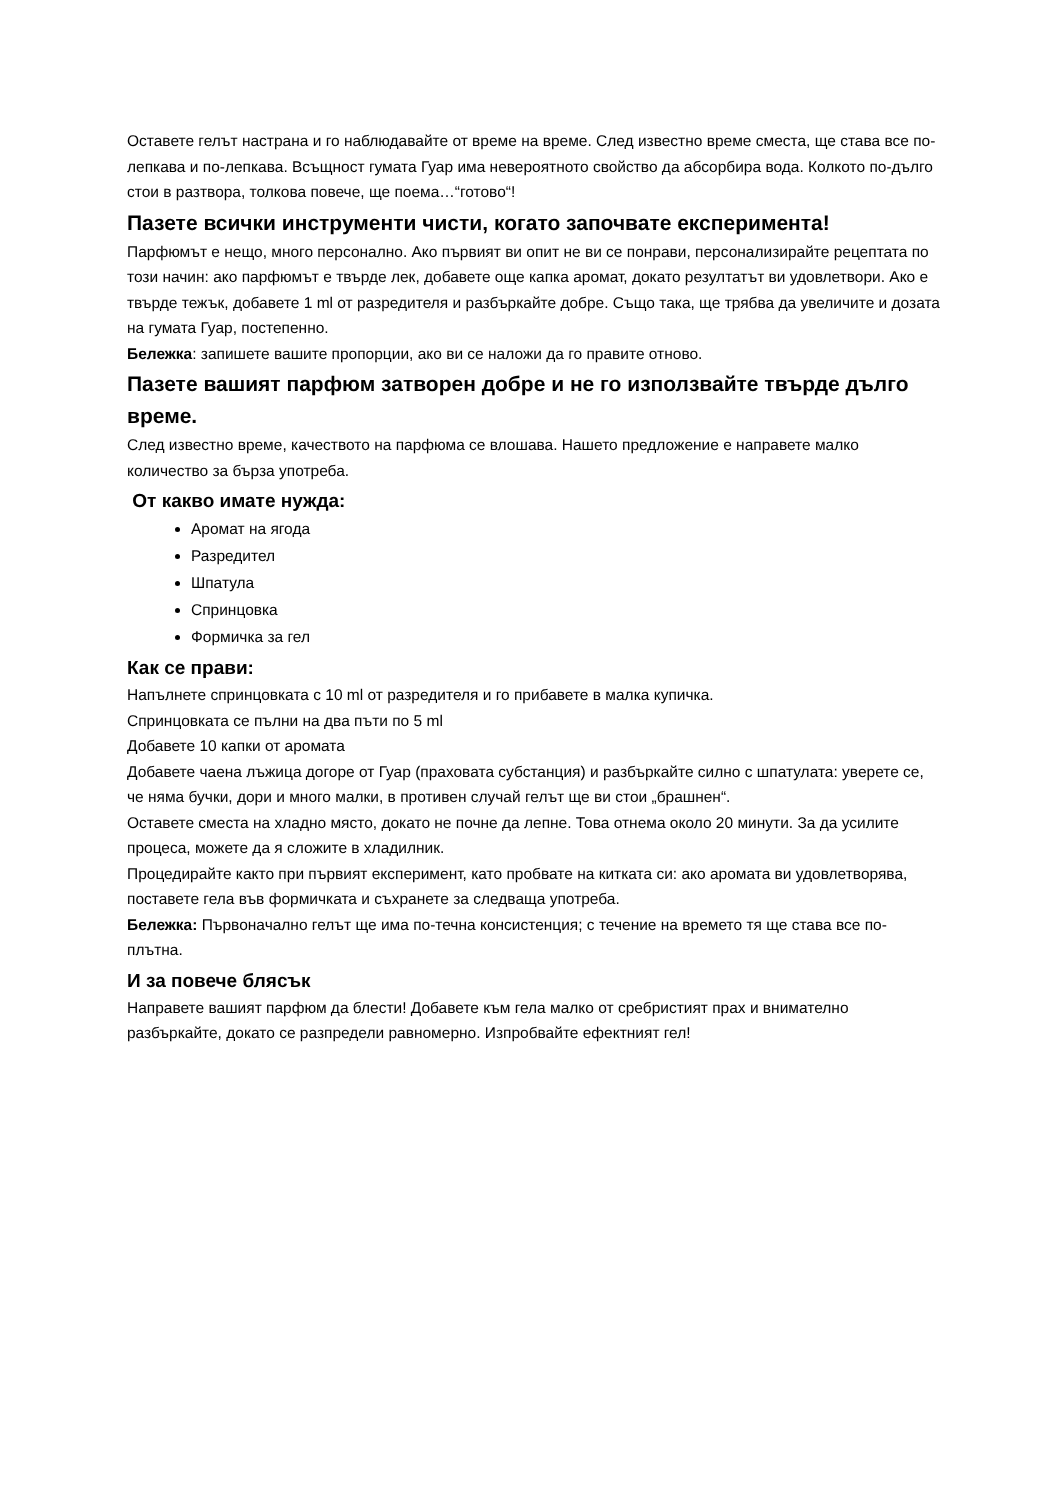Оставете гелът настрана и го наблюдавайте от време на време. След известно време сместа, ще става все по-лепкава и по-лепкава. Всъщност гумата Гуар има невероятното свойство да абсорбира вода. Колкото по-дълго стои в разтвора, толкова повече, ще поема…“готово“!
Пазете всички инструменти чисти, когато започвате експеримента!
Парфюмът е нещо, много персонално. Ако първият ви опит не ви се понрави, персонализирайте рецептата по този начин: ако парфюмът е твърде лек, добавете още капка аромат, докато резултатът ви удовлетвори. Ако е твърде тежък, добавете 1 ml от разредителя и разбъркайте добре. Също така, ще трябва да увеличите и дозата на гумата Гуар, постепенно.
Бележка: запишете вашите пропорции, ако ви се наложи да го правите отново.
Пазете вашият парфюм затворен добре и не го използвайте твърде дълго време.
След известно време, качеството на парфюма се влошава. Нашето предложение е направете малко количество за бърза употреба.
От какво имате нужда:
Аромат на ягода
Разредител
Шпатула
Спринцовка
Формичка за гел
Как се прави:
Напълнете спринцовката с 10 ml от разредителя и го прибавете в малка купичка.
Спринцовката се пълни на два пъти по 5 ml
Добавете 10 капки от аромата
Добавете чаена лъжица догоре от Гуар (праховата субстанция) и разбъркайте силно с шпатулата: уверете се, че няма бучки, дори и много малки, в противен случай гелът ще ви стои „брашнен“.
Оставете сместа на хладно място, докато не почне да лепне. Това отнема около 20 минути. За да усилите процеса, можете да я сложите в хладилник.
Процедирайте както при първият експеримент, като пробвате на китката си: ако аромата ви удовлетворява, поставете гела във формичката и съхранете за следваща употреба.
Бележка: Първоначално гелът ще има по-течна консистенция; с течение на времето тя ще става все по-плътна.
И за повече блясък
Направете вашият парфюм да блести! Добавете към гела малко от сребристият прах и внимателно разбъркайте, докато се разпредели равномерно. Изпробвайте ефектният гел!